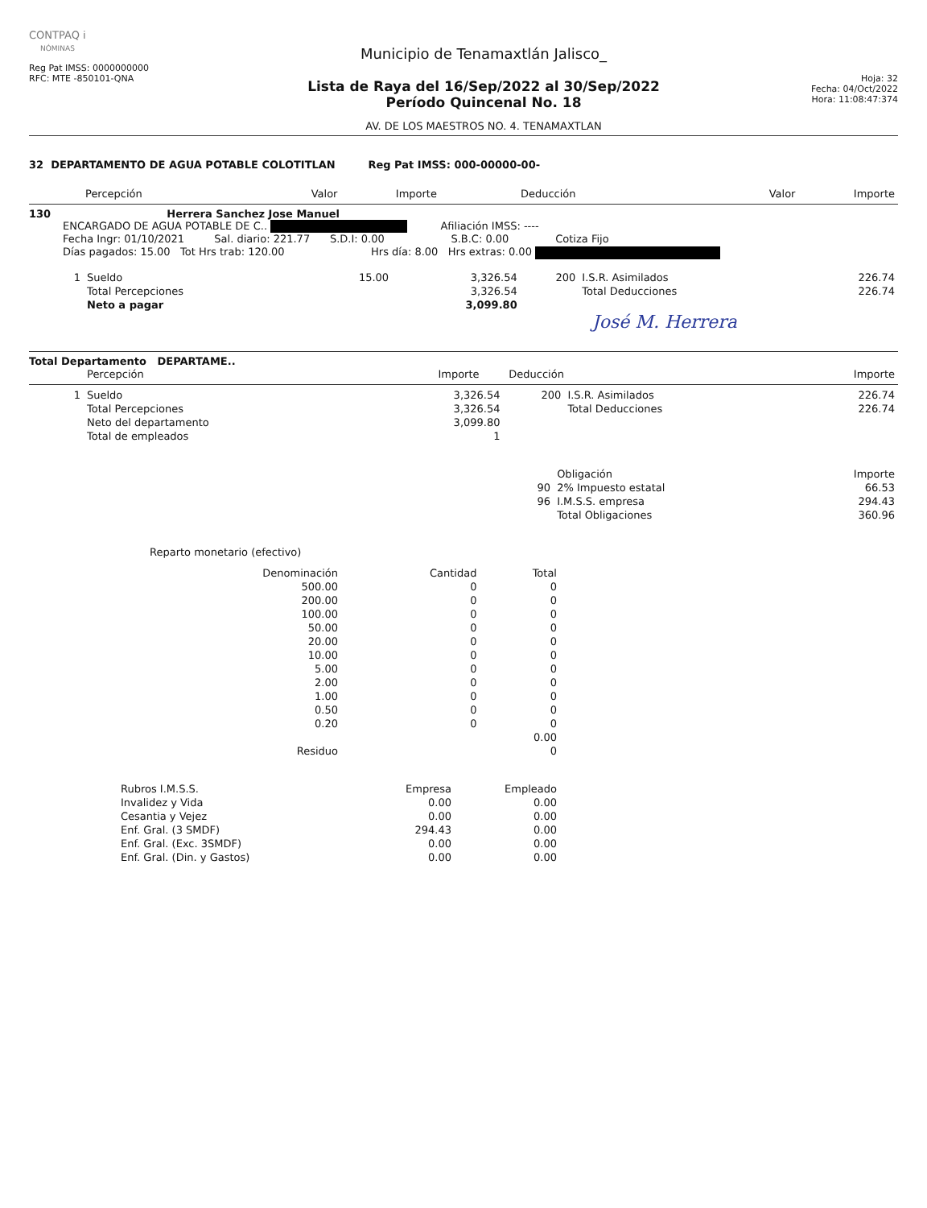CONTPAQ i
NÓMINAS
Reg Pat IMSS: 0000000000
RFC: MTE -850101-QNA
Municipio de Tenamaxtlán Jalisco_
Lista de Raya del 16/Sep/2022 al 30/Sep/2022
Período Quincenal No. 18
AV. DE LOS MAESTROS NO. 4. TENAMAXTLAN
Hoja: 32
Fecha: 04/Oct/2022
Hora: 11:08:47:374
32 DEPARTAMENTO DE AGUA POTABLE COLOTITLAN Reg Pat IMSS: 000-00000-00-
| Percepción | Valor | Importe | Deducción | Valor | Importe |
| --- | --- | --- | --- | --- | --- |
130 Herrera Sanchez Jose Manuel
ENCARGADO DE AGUA POTABLE DE C.. Afiliación IMSS: ----
Fecha Ingr: 01/10/2021 Sal. diario: 221.77 S.D.I: 0.00 S.B.C: 0.00 Cotiza Fijo
Días pagados: 15.00 Tot Hrs trab: 120.00 Hrs día: 8.00 Hrs extras: 0.00
| 1 | Sueldo | 15.00 | 3,326.54 | 200 | I.S.R. Asimilados | 226.74 |
| | Total Percepciones | | 3,326.54 | | Total Deducciones | 226.74 |
| | Neto a pagar | | 3,099.80 | | | |
José M. Herrera
Total Departamento DEPARTAME..
| | Percepción | Importe | | Deducción | Importe |
| 1 | Sueldo | 3,326.54 | 200 | I.S.R. Asimilados | 226.74 |
| | Total Percepciones | 3,326.54 | | Total Deducciones | 226.74 |
| | Neto del departamento | 3,099.80 | | | |
| | Total de empleados | 1 | | | |
| | Obligación | Importe |
| 90 | 2% Impuesto estatal | 66.53 |
| 96 | I.M.S.S. empresa | 294.43 |
| | Total Obligaciones | 360.96 |
Reparto monetario (efectivo)
| Denominación | Cantidad | Total |
| --- | --- | --- |
| 500.00 | 0 | 0 |
| 200.00 | 0 | 0 |
| 100.00 | 0 | 0 |
| 50.00 | 0 | 0 |
| 20.00 | 0 | 0 |
| 10.00 | 0 | 0 |
| 5.00 | 0 | 0 |
| 2.00 | 0 | 0 |
| 1.00 | 0 | 0 |
| 0.50 | 0 | 0 |
| 0.20 | 0 | 0 |
| | | 0.00 |
| Residuo | | 0 |
| Rubros I.M.S.S. | Empresa | Empleado |
| --- | --- | --- |
| Invalidez y Vida | 0.00 | 0.00 |
| Cesantia y Vejez | 0.00 | 0.00 |
| Enf. Gral. (3 SMDF) | 294.43 | 0.00 |
| Enf. Gral. (Exc. 3SMDF) | 0.00 | 0.00 |
| Enf. Gral. (Din. y Gastos) | 0.00 | 0.00 |